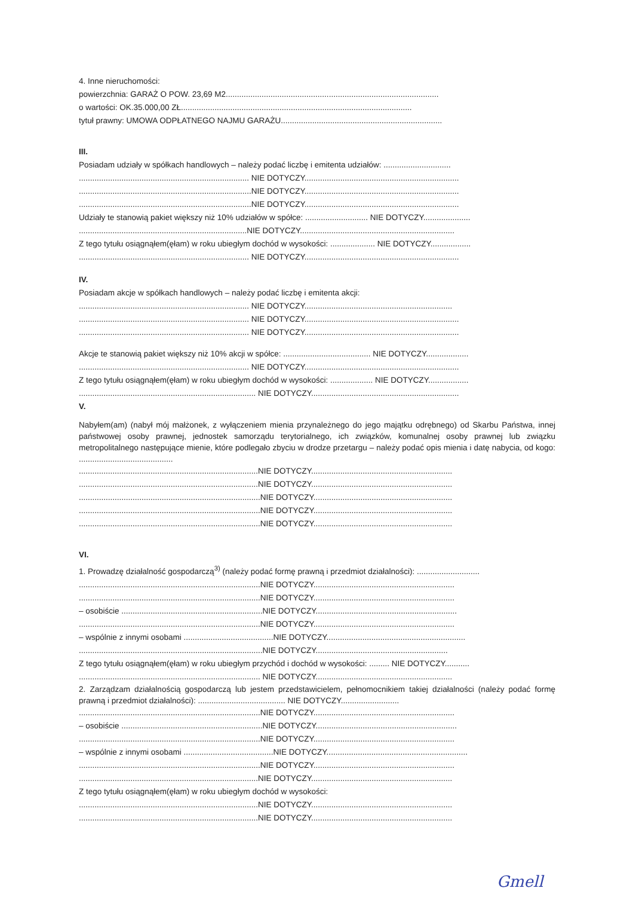4. Inne nieruchomości:
powierzchnia: GARAŻ O POW. 23,69 M2...............................................................................................
o wartości: OK.35.000,00 ZŁ.......................................................................................................
tytuł prawny: UMOWA ODPŁATNEGO NAJMU GARAŻU........................................................................
III.
Posiadam udziały w spółkach handlowych – należy podać liczbę i emitenta udziałów: ..............................
............................................................................ NIE DOTYCZY.....................................................................
.............................................................................NIE DOTYCZY.....................................................................
.............................................................................NIE DOTYCZY.....................................................................
Udziały te stanowią pakiet większy niż 10% udziałów w spółce: ............................ NIE DOTYCZY.....................
...........................................................................NIE DOTYCZY.....................................................................
Z tego tytułu osiągnąłem(ęłam) w roku ubiegłym dochód w wysokości: .................... NIE DOTYCZY..................
............................................................................ NIE DOTYCZY.....................................................................
IV.
Posiadam akcje w spółkach handlowych – należy podać liczbę i emitenta akcji:
............................................................................ NIE DOTYCZY..................................................................
............................................................................ NIE DOTYCZY.....................................................................
............................................................................ NIE DOTYCZY.....................................................................
Akcje te stanowią pakiet większy niż 10% akcji w spółce: ....................................... NIE DOTYCZY...................
............................................................................ NIE DOTYCZY.....................................................................
Z tego tytułu osiągnąłem(ęłam) w roku ubiegłym dochód w wysokości: ................... NIE DOTYCZY..................
............................................................................... NIE DOTYCZY..................................................................
V.
Nabyłem(am) (nabył mój małżonek, z wyłączeniem mienia przynależnego do jego majątku odrębnego) od Skarbu Państwa, innej państwowej osoby prawnej, jednostek samorządu terytorialnego, ich związków, komunalnej osoby prawnej lub związku metropolitalnego następujące mienie, które podlegało zbyciu w drodze przetargu – należy podać opis mienia i datę nabycia, od kogo: ..........................................
................................................................................NIE DOTYCZY...............................................................
................................................................................NIE DOTYCZY...............................................................
.................................................................................NIE DOTYCZY..............................................................
.................................................................................NIE DOTYCZY..............................................................
.................................................................................NIE DOTYCZY..............................................................
VI.
1. Prowadzę działalność gospodarczą<sup>3)</sup> (należy podać formę prawną i przedmiot działalności): ............................
.................................................................................NIE DOTYCZY...............................................................
.................................................................................NIE DOTYCZY...............................................................
– osobiście ...............................................................NIE DOTYCZY...............................................................
.................................................................................NIE DOTYCZY...............................................................
– wspólnie z innymi osobami ........................................NIE DOTYCZY..............................................................
..................................................................................NIE DOTYCZY...........................................................
Z tego tytułu osiągnąłem(ęłam) w roku ubiegłym przychód i dochód w wysokości: ......... NIE DOTYCZY...........
................................................................................. NIE DOTYCZY.............................................................
2. Zarządzam działalnością gospodarczą lub jestem przedstawicielem, pełnomocnikiem takiej działalności (należy podać formę prawną i przedmiot działalności): ....................................... NIE DOTYCZY..........................
.................................................................................NIE DOTYCZY...............................................................
– osobiście ...............................................................NIE DOTYCZY...............................................................
.................................................................................NIE DOTYCZY...............................................................
– wspólnie z innymi osobami ........................................NIE DOTYCZY...............................................................
.................................................................................NIE DOTYCZY...............................................................
................................................................................NIE DOTYCZY...............................................................
Z tego tytułu osiągnąłem(ęłam) w roku ubiegłym dochód w wysokości:
................................................................................NIE DOTYCZY...............................................................
................................................................................NIE DOTYCZY...............................................................
Gmell